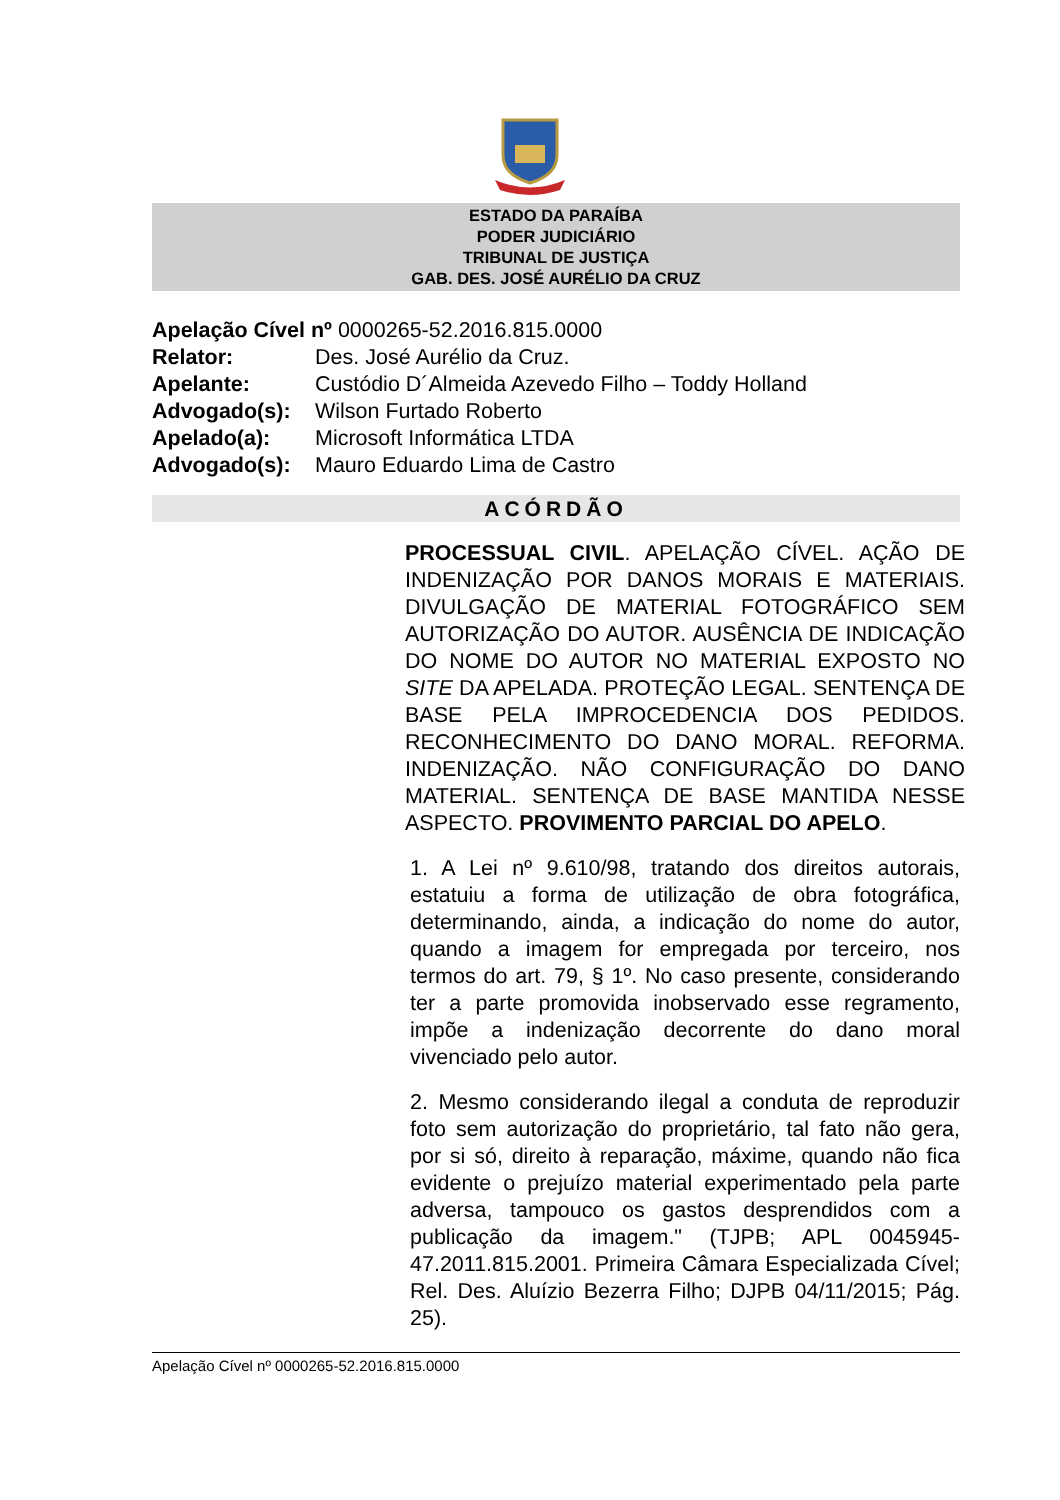ESTADO DA PARAÍBA
PODER JUDICIÁRIO
TRIBUNAL DE JUSTIÇA
GAB. DES. JOSÉ AURÉLIO DA CRUZ
Apelação Cível nº 0000265-52.2016.815.0000
| Relator: | Des. José Aurélio da Cruz. |
| Apelante: | Custódio D´Almeida Azevedo Filho – Toddy Holland |
| Advogado(s): | Wilson Furtado Roberto |
| Apelado(a): | Microsoft Informática LTDA |
| Advogado(s): | Mauro Eduardo Lima de Castro |
ACÓRDÃO
PROCESSUAL CIVIL. APELAÇÃO CÍVEL. AÇÃO DE INDENIZAÇÃO POR DANOS MORAIS E MATERIAIS. DIVULGAÇÃO DE MATERIAL FOTOGRÁFICO SEM AUTORIZAÇÃO DO AUTOR. AUSÊNCIA DE INDICAÇÃO DO NOME DO AUTOR NO MATERIAL EXPOSTO NO SITE DA APELADA. PROTEÇÃO LEGAL. SENTENÇA DE BASE PELA IMPROCEDENCIA DOS PEDIDOS. RECONHECIMENTO DO DANO MORAL. REFORMA. INDENIZAÇÃO. NÃO CONFIGURAÇÃO DO DANO MATERIAL. SENTENÇA DE BASE MANTIDA NESSE ASPECTO. PROVIMENTO PARCIAL DO APELO.
1. A Lei nº 9.610/98, tratando dos direitos autorais, estatuiu a forma de utilização de obra fotográfica, determinando, ainda, a indicação do nome do autor, quando a imagem for empregada por terceiro, nos termos do art. 79, § 1º. No caso presente, considerando ter a parte promovida inobservado esse regramento, impõe a indenização decorrente do dano moral vivenciado pelo autor.
2. Mesmo considerando ilegal a conduta de reproduzir foto sem autorização do proprietário, tal fato não gera, por si só, direito à reparação, máxime, quando não fica evidente o prejuízo material experimentado pela parte adversa, tampouco os gastos desprendidos com a publicação da imagem." (TJPB; APL 0045945-47.2011.815.2001. Primeira Câmara Especializada Cível; Rel. Des. Aluízio Bezerra Filho; DJPB 04/11/2015; Pág. 25).
Apelação Cível nº 0000265-52.2016.815.0000